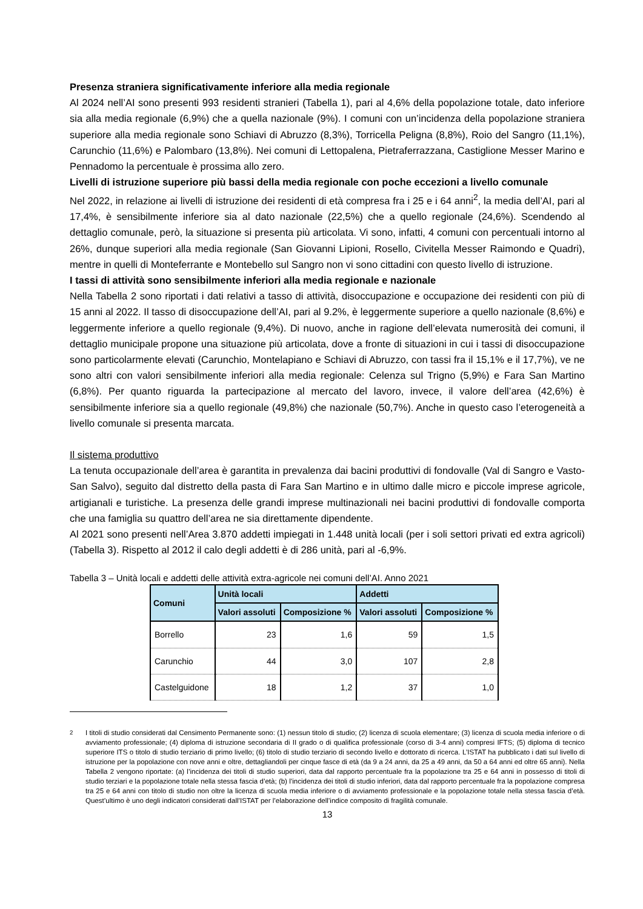Presenza straniera significativamente inferiore alla media regionale
Al 2024 nell’AI sono presenti 993 residenti stranieri (Tabella 1), pari al 4,6% della popolazione totale, dato inferiore sia alla media regionale (6,9%) che a quella nazionale (9%). I comuni con un’incidenza della popolazione straniera superiore alla media regionale sono Schiavi di Abruzzo (8,3%), Torricella Peligna (8,8%), Roio del Sangro (11,1%), Carunchio (11,6%) e Palombaro (13,8%). Nei comuni di Lettopalena, Pietraferrazzana, Castiglione Messer Marino e Pennadomo la percentuale è prossima allo zero.
Livelli di istruzione superiore più bassi della media regionale con poche eccezioni a livello comunale
Nel 2022, in relazione ai livelli di istruzione dei residenti di età compresa fra i 25 e i 64 anni<sup>2</sup>, la media dell’AI, pari al 17,4%, è sensibilmente inferiore sia al dato nazionale (22,5%) che a quello regionale (24,6%). Scendendo al dettaglio comunale, però, la situazione si presenta più articolata. Vi sono, infatti, 4 comuni con percentuali intorno al 26%, dunque superiori alla media regionale (San Giovanni Lipioni, Rosello, Civitella Messer Raimondo e Quadri), mentre in quelli di Monteferrante e Montebello sul Sangro non vi sono cittadini con questo livello di istruzione.
I tassi di attività sono sensibilmente inferiori alla media regionale e nazionale
Nella Tabella 2 sono riportati i dati relativi a tasso di attività, disoccupazione e occupazione dei residenti con più di 15 anni al 2022. Il tasso di disoccupazione dell’AI, pari al 9.2%, è leggermente superiore a quello nazionale (8,6%) e leggermente inferiore a quello regionale (9,4%). Di nuovo, anche in ragione dell’elevata numerosità dei comuni, il dettaglio municipale propone una situazione più articolata, dove a fronte di situazioni in cui i tassi di disoccupazione sono particolarmente elevati (Carunchio, Montelapiano e Schiavi di Abruzzo, con tassi fra il 15,1% e il 17,7%), ve ne sono altri con valori sensibilmente inferiori alla media regionale: Celenza sul Trigno (5,9%) e Fara San Martino (6,8%). Per quanto riguarda la partecipazione al mercato del lavoro, invece, il valore dell’area (42,6%) è sensibilmente inferiore sia a quello regionale (49,8%) che nazionale (50,7%). Anche in questo caso l’eterogeneità a livello comunale si presenta marcata.
Il sistema produttivo
La tenuta occupazionale dell’area è garantita in prevalenza dai bacini produttivi di fondovalle (Val di Sangro e Vasto-San Salvo), seguito dal distretto della pasta di Fara San Martino e in ultimo dalle micro e piccole imprese agricole, artigianali e turistiche. La presenza delle grandi imprese multinazionali nei bacini produttivi di fondovalle comporta che una famiglia su quattro dell’area ne sia direttamente dipendente.
Al 2021 sono presenti nell’Area 3.870 addetti impiegati in 1.448 unità locali (per i soli settori privati ed extra agricoli) (Tabella 3). Rispetto al 2012 il calo degli addetti è di 286 unità, pari al -6,9%.
Tabella 3 – Unità locali e addetti delle attività extra-agricole nei comuni dell’AI. Anno 2021
| Comuni | Unità locali | | Addetti | |
| --- | --- | --- | --- | --- |
| | Valori assoluti | Composizione % | Valori assoluti | Composizione % |
| Borrello | 23 | 1,6 | 59 | 1,5 |
| Carunchio | 44 | 3,0 | 107 | 2,8 |
| Castelguidone | 18 | 1,2 | 37 | 1,0 |
<sup>2</sup> I titoli di studio considerati dal Censimento Permanente sono: (1) nessun titolo di studio; (2) licenza di scuola elementare; (3) licenza di scuola media inferiore o di avviamento professionale; (4) diploma di istruzione secondaria di II grado o di qualifica professionale (corso di 3-4 anni) compresi IFTS; (5) diploma di tecnico superiore ITS o titolo di studio terziario di primo livello; (6) titolo di studio terziario di secondo livello e dottorato di ricerca. L’ISTAT ha pubblicato i dati sul livello di istruzione per la popolazione con nove anni e oltre, dettagliandoli per cinque fasce di età (da 9 a 24 anni, da 25 a 49 anni, da 50 a 64 anni ed oltre 65 anni). Nella Tabella 2 vengono riportate: (a) l’incidenza dei titoli di studio superiori, data dal rapporto percentuale fra la popolazione tra 25 e 64 anni in possesso di titoli di studio terziari e la popolazione totale nella stessa fascia d’età; (b) l’incidenza dei titoli di studio inferiori, data dal rapporto percentuale fra la popolazione compresa tra 25 e 64 anni con titolo di studio non oltre la licenza di scuola media inferiore o di avviamento professionale e la popolazione totale nella stessa fascia d’età. Quest’ultimo è uno degli indicatori considerati dall’ISTAT per l’elaborazione dell’indice composito di fragilità comunale.
13